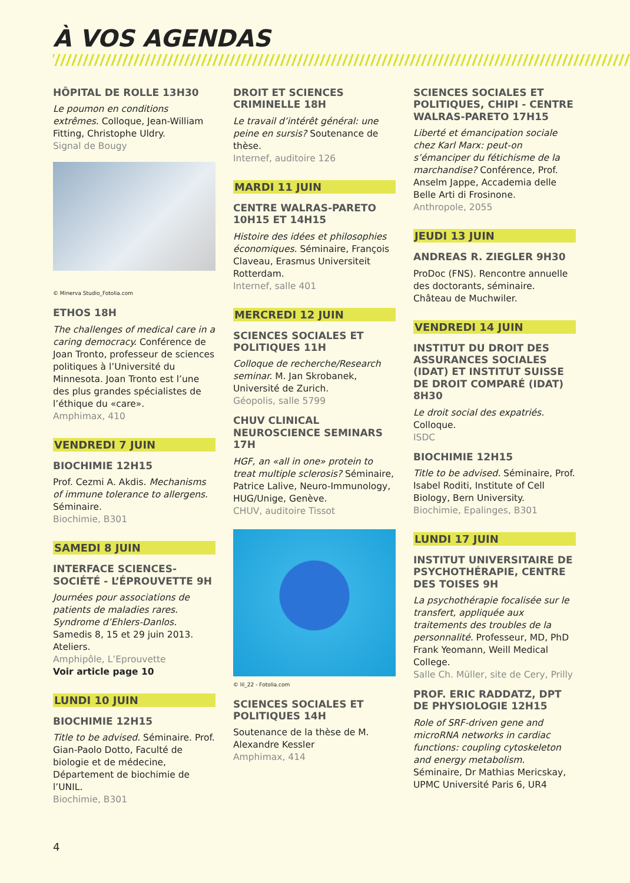À VOS AGENDAS
HÔPITAL DE ROLLE 13H30
Le poumon en conditions extrêmes. Colloque, Jean-William Fitting, Christophe Uldry.
Signal de Bougy
© Minerva Studio_Fotolia.com
ETHOS 18H
The challenges of medical care in a caring democracy. Conférence de Joan Tronto, professeur de sciences politiques à l’Université du Minnesota. Joan Tronto est l’une des plus grandes spécialistes de l’éthique du «care».
Amphimax, 410
VENDREDI 7 JUIN
BIOCHIMIE 12H15
Prof. Cezmi A. Akdis. Mechanisms of immune tolerance to allergens. Séminaire.
Biochimie, B301
SAMEDI 8 JUIN
INTERFACE SCIENCES-SOCIÉTÉ - L’ÉPROUVETTE 9H
Journées pour associations de patients de maladies rares. Syndrome d’Ehlers-Danlos. Samedis 8, 15 et 29 juin 2013. Ateliers.
Amphipôle, L’Eprouvette
Voir article page 10
LUNDI 10 JUIN
BIOCHIMIE 12H15
Title to be advised. Séminaire. Prof. Gian-Paolo Dotto, Faculté de biologie et de médecine, Département de biochimie de l’UNIL.
Biochimie, B301
DROIT ET SCIENCES CRIMINELLE 18H
Le travail d’intérêt général: une peine en sursis? Soutenance de thèse.
Internef, auditoire 126
MARDI 11 JUIN
CENTRE WALRAS-PARETO 10H15 ET 14H15
Histoire des idées et philosophies économiques. Séminaire, François Claveau, Erasmus Universiteit Rotterdam.
Internef, salle 401
MERCREDI 12 JUIN
SCIENCES SOCIALES ET POLITIQUES 11H
Colloque de recherche/Research seminar. M. Jan Skrobanek, Université de Zurich.
Géopolis, salle 5799
CHUV CLINICAL NEUROSCIENCE SEMINARS 17H
HGF, an «all in one» protein to treat multiple sclerosis? Séminaire, Patrice Lalive, Neuro-Immunology, HUG/Unige, Genève.
CHUV, auditoire Tissot
© lil_22 - Fotolia.com
SCIENCES SOCIALES ET POLITIQUES 14H
Soutenance de la thèse de M. Alexandre Kessler
Amphimax, 414
SCIENCES SOCIALES ET POLITIQUES, CHIPI - CENTRE WALRAS-PARETO 17H15
Liberté et émancipation sociale chez Karl Marx: peut-on s’émanciper du fétichisme de la marchandise? Conférence, Prof. Anselm Jappe, Accademia delle Belle Arti di Frosinone.
Anthropole, 2055
JEUDI 13 JUIN
ANDREAS R. ZIEGLER 9H30
ProDoc (FNS). Rencontre annuelle des doctorants, séminaire. Château de Muchwiler.
VENDREDI 14 JUIN
INSTITUT DU DROIT DES ASSURANCES SOCIALES (IDAT) ET INSTITUT SUISSE DE DROIT COMPARÉ (IDAT) 8H30
Le droit social des expatriés. Colloque.
ISDC
BIOCHIMIE 12H15
Title to be advised. Séminaire, Prof. Isabel Roditi, Institute of Cell Biology, Bern University.
Biochimie, Epalinges, B301
LUNDI 17 JUIN
INSTITUT UNIVERSITAIRE DE PSYCHOTHÉRAPIE, CENTRE DES TOISES 9H
La psychothérapie focalisée sur le transfert, appliquée aux traitements des troubles de la personnalité. Professeur, MD, PhD Frank Yeomann, Weill Medical College.
Salle Ch. Müller, site de Cery, Prilly
PROF. ERIC RADDATZ, DPT DE PHYSIOLOGIE 12H15
Role of SRF-driven gene and microRNA networks in cardiac functions: coupling cytoskeleton and energy metabolism. Séminaire, Dr Mathias Mericskay, UPMC Université Paris 6, UR4
4